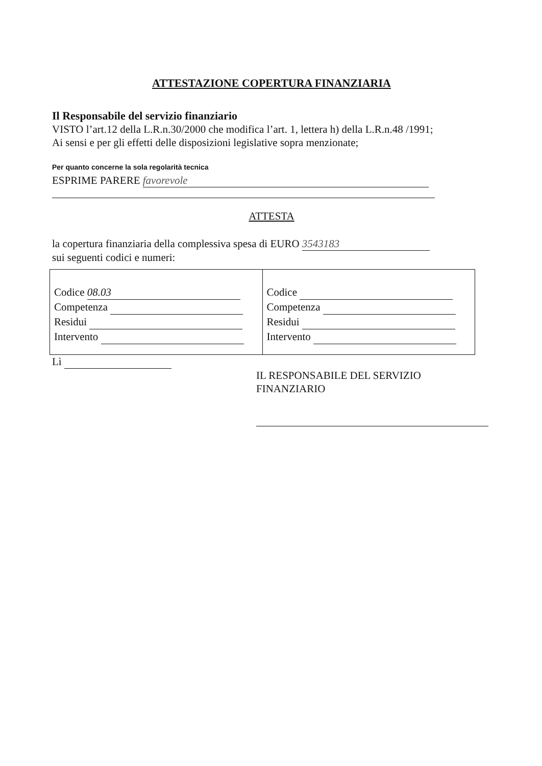ATTESTAZIONE COPERTURA FINANZIARIA
Il Responsabile del servizio finanziario
VISTO l’art.12 della L.R.n.30/2000 che modifica l’art. 1, lettera h) della L.R.n.48 /1991;
Ai sensi e per gli effetti delle disposizioni legislative sopra menzionate;
Per quanto concerne la sola regolarità tecnica
ESPRIME PARERE favorevole
ATTESTA
la copertura finanziaria della complessiva spesa di EURO 3543183
sui seguenti codici e numeri:
| Codice 08.03 Competenza Residui Intervento | Codice Competenza Residui Intervento |
Lì
IL RESPONSABILE DEL SERVIZIO FINANZIARIO